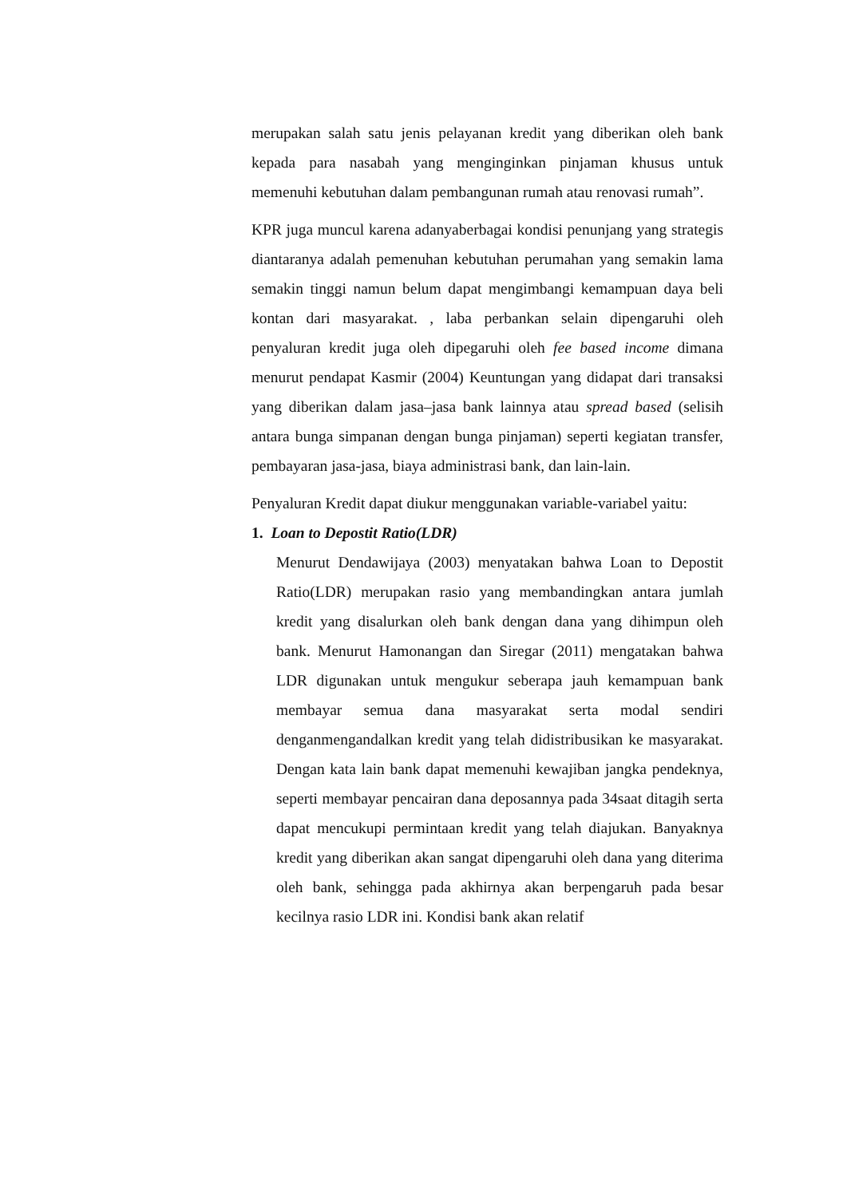merupakan salah satu jenis pelayanan kredit yang diberikan oleh bank kepada para nasabah yang menginginkan pinjaman khusus untuk memenuhi kebutuhan dalam pembangunan rumah atau renovasi rumah”.
KPR juga muncul karena adanyaberbagai kondisi penunjang yang strategis diantaranya adalah pemenuhan kebutuhan perumahan yang semakin lama semakin tinggi namun belum dapat mengimbangi kemampuan daya beli kontan dari masyarakat. , laba perbankan selain dipengaruhi oleh penyaluran kredit juga oleh dipegaruhi oleh fee based income dimana menurut pendapat Kasmir (2004) Keuntungan yang didapat dari transaksi yang diberikan dalam jasa–jasa bank lainnya atau spread based (selisih antara bunga simpanan dengan bunga pinjaman) seperti kegiatan transfer, pembayaran jasa-jasa, biaya administrasi bank, dan lain-lain.
Penyaluran Kredit dapat diukur menggunakan variable-variabel yaitu:
1. Loan to Depostit Ratio(LDR)
Menurut Dendawijaya (2003) menyatakan bahwa Loan to Depostit Ratio(LDR) merupakan rasio yang membandingkan antara jumlah kredit yang disalurkan oleh bank dengan dana yang dihimpun oleh bank. Menurut Hamonangan dan Siregar (2011) mengatakan bahwa LDR digunakan untuk mengukur seberapa jauh kemampuan bank membayar semua dana masyarakat serta modal sendiri denganmengandalkan kredit yang telah didistribusikan ke masyarakat. Dengan kata lain bank dapat memenuhi kewajiban jangka pendeknya, seperti membayar pencairan dana deposannya pada 34saat ditagih serta dapat mencukupi permintaan kredit yang telah diajukan. Banyaknya kredit yang diberikan akan sangat dipengaruhi oleh dana yang diterima oleh bank, sehingga pada akhirnya akan berpengaruh pada besar kecilnya rasio LDR ini. Kondisi bank akan relatif